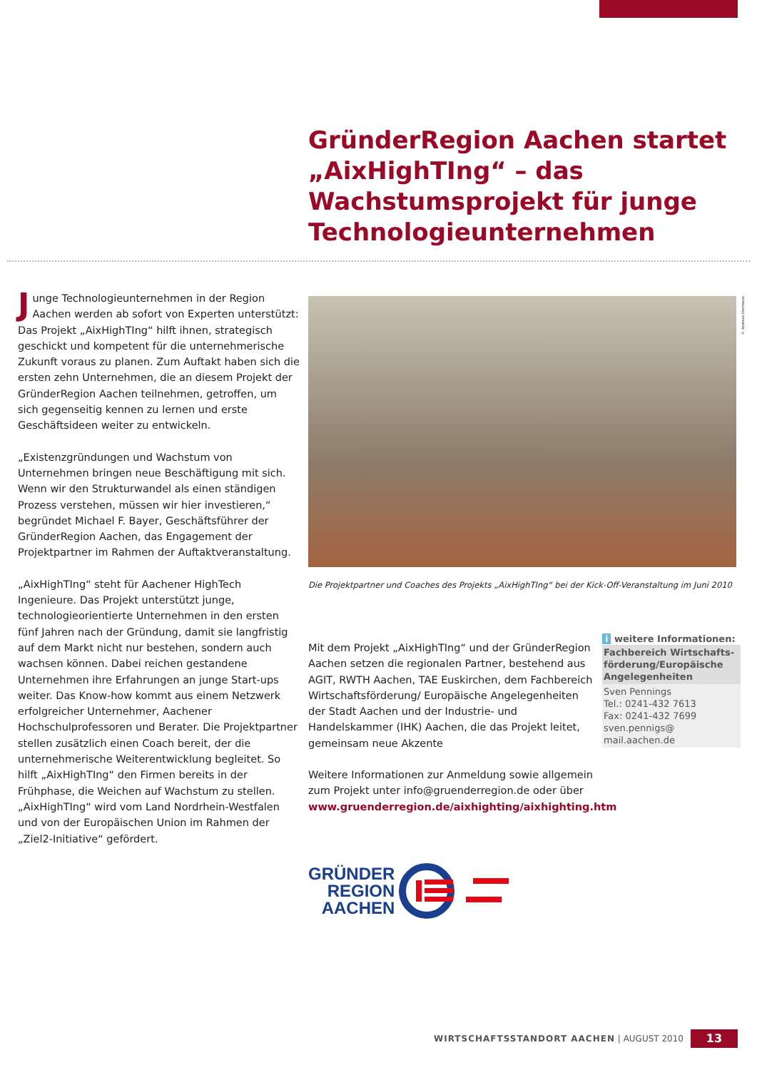GründerRegion Aachen startet „AixHighTIng“ – das Wachstumsprojekt für junge Technologie­unternehmen
Junge Technologieunternehmen in der Region Aachen werden ab sofort von Experten unterstützt: Das Projekt „AixHighTIng“ hilft ihnen, strategisch geschickt und kompetent für die unternehmerische Zukunft voraus zu planen. Zum Auftakt haben sich die ersten zehn Unternehmen, die an diesem Projekt der GründerRegion Aachen teilnehmen, getroffen, um sich gegenseitig kennen zu lernen und erste Geschäftsideen weiter zu entwickeln.
„Existenzgründungen und Wachstum von Unternehmen bringen neue Beschäftigung mit sich. Wenn wir den Strukturwandel als einen ständigen Prozess verstehen, müssen wir hier investieren,“ begründet Michael F. Bayer, Geschäftsführer der GründerRegion Aachen, das Engagement der Projektpartner im Rahmen der Auftaktveranstaltung.
„AixHighTIng“ steht für Aachener HighTech Ingenieure. Das Projekt unterstützt junge, technologieorientierte Unternehmen in den ersten fünf Jahren nach der Gründung, damit sie langfristig auf dem Markt nicht nur bestehen, sondern auch wachsen können. Dabei reichen gestandene Unternehmen ihre Erfahrungen an junge Start-ups weiter. Das Know-how kommt aus einem Netzwerk erfolgreicher Unternehmer, Aachener Hochschulprofessoren und Berater. Die Projektpartner stellen zusätzlich einen Coach bereit, der die unternehmerische Weiterentwicklung begleitet. So hilft „AixHighTIng“ den Firmen bereits in der Frühphase, die Weichen auf Wachstum zu stellen. „AixHighTIng“ wird vom Land Nordrhein-Westfalen und von der Europäischen Union im Rahmen der „Ziel2-Initiative“ gefördert.
© Andreas Herrmann
Die Projektpartner und Coaches des Projekts „AixHighTIng“ bei der Kick-Off-Veranstaltung im Juni 2010
Mit dem Projekt „AixHighTIng“ und der GründerRegion Aachen setzen die regionalen Partner, bestehend aus AGIT, RWTH Aachen, TAE Euskirchen, dem Fachbereich Wirtschaftsförderung/ Europäische Angelegenheiten der Stadt Aachen und der Industrie- und Handelskammer (IHK) Aachen, die das Projekt leitet, gemeinsam neue Akzente
Weitere Informationen zur Anmeldung sowie allgemein zum Projekt unter info@gruenderregion.de oder über www.gruenderregion.de/aixhighting/aixhighting.htm
i weitere Informationen:
Fachbereich Wirtschafts­förderung/Europäische Angelegenheiten
Sven Pennings
Tel.: 0241-432 7613
Fax: 0241-432 7699
sven.pennigs@
mail.aachen.de
GRÜNDER
REGION
AACHEN
WIRTSCHAFTSSTANDORT AACHEN | AUGUST 2010
13